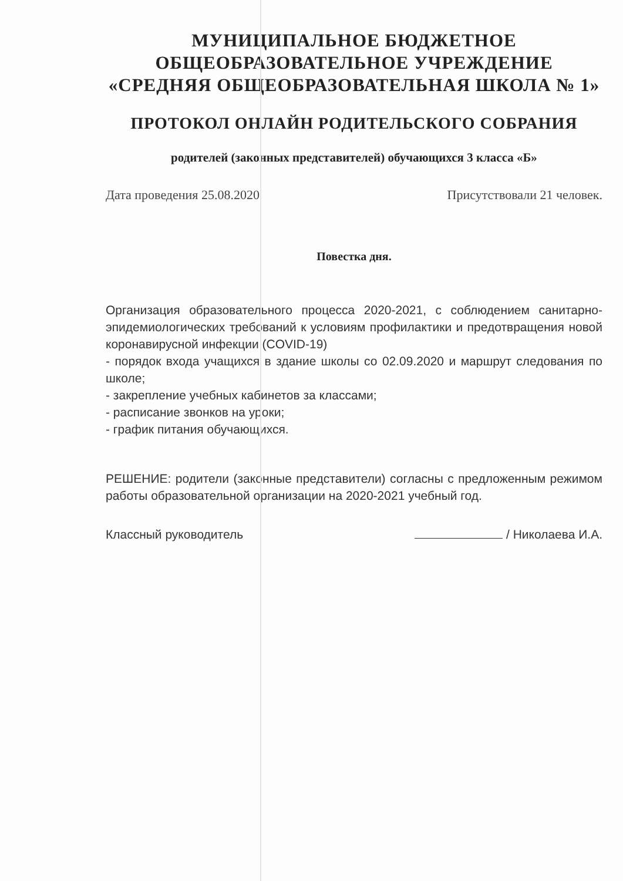МУНИЦИПАЛЬНОЕ БЮДЖЕТНОЕ
ОБЩЕОБРАЗОВАТЕЛЬНОЕ УЧРЕЖДЕНИЕ
«СРЕДНЯЯ ОБЩЕОБРАЗОВАТЕЛЬНАЯ ШКОЛА № 1»
ПРОТОКОЛ ОНЛАЙН РОДИТЕЛЬСКОГО СОБРАНИЯ
родителей (законных представителей) обучающихся 3 класса «Б»
Дата проведения 25.08.2020 Присутствовали 21 человек.
Повестка дня.
Организация образовательного процесса 2020-2021, с соблюдением санитарно-эпидемиологических требований к условиям профилактики и предотвращения новой коронавирусной инфекции (COVID-19)
- порядок входа учащихся в здание школы со 02.09.2020 и маршрут следования по школе;
- закрепление учебных кабинетов за классами;
- расписание звонков на уроки;
- график питания обучающихся.
РЕШЕНИЕ: родители (законные представители) согласны с предложенным режимом работы образовательной организации на 2020-2021 учебный год.
Классный руководитель / Николаева И.А.